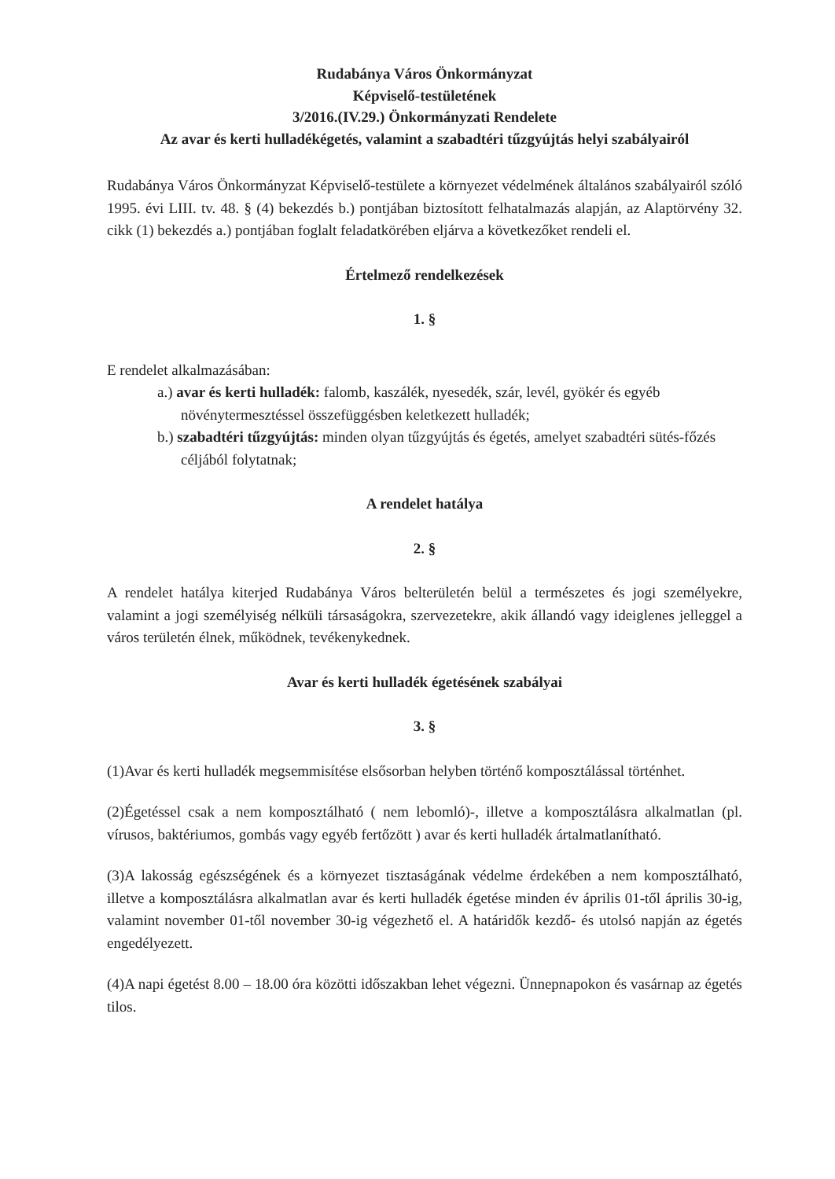Rudabánya Város Önkormányzat
Képviselő-testületének
3/2016.(IV.29.) Önkormányzati Rendelete
Az avar és kerti hulladékégetés, valamint a szabadtéri tűzgyújtás helyi szabályairól
Rudabánya Város Önkormányzat Képviselő-testülete a környezet védelmének általános szabályairól szóló 1995. évi LIII. tv. 48. § (4) bekezdés b.) pontjában biztosított felhatalmazás alapján, az Alaptörvény 32. cikk (1) bekezdés a.) pontjában foglalt feladatkörében eljárva a következőket rendeli el.
Értelmező rendelkezések
1. §
E rendelet alkalmazásában:
a.) avar és kerti hulladék: falomb, kaszálék, nyesedék, szár, levél, gyökér és egyéb növénytermesztéssel összefüggésben keletkezett hulladék;
b.) szabadtéri tűzgyújtás: minden olyan tűzgyújtás és égetés, amelyet szabadtéri sütés-főzés céljából folytatnak;
A rendelet hatálya
2. §
A rendelet hatálya kiterjed Rudabánya Város belterületén belül a természetes és jogi személyekre, valamint a jogi személyiség nélküli társaságokra, szervezetekre, akik állandó vagy ideiglenes jelleggel a város területén élnek, működnek, tevékenykednek.
Avar és kerti hulladék égetésének szabályai
3. §
(1)Avar és kerti hulladék megsemmisítése elsősorban helyben történő komposztálással történhet.
(2)Égetéssel csak a nem komposztálható ( nem lebomló)-, illetve a komposztálásra alkalmatlan (pl. vírusos, baktériumos, gombás vagy egyéb fertőzött ) avar és kerti hulladék ártalmatlanítható.
(3)A lakosság egészségének és a környezet tisztaságának védelme érdekében a nem komposztálható, illetve a komposztálásra alkalmatlan avar és kerti hulladék égetése minden év április 01-től április 30-ig, valamint november 01-től november 30-ig végezhető el. A határidők kezdő- és utolsó napján az égetés engedélyezett.
(4)A napi égetést 8.00 – 18.00 óra közötti időszakban lehet végezni. Ünnepnapokon és vasárnap az égetés tilos.